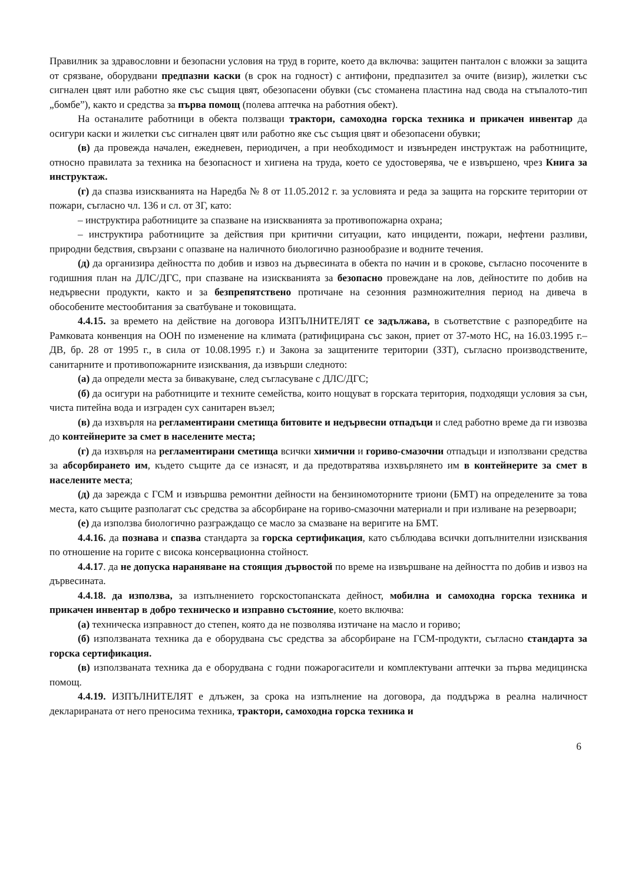Правилник за здравословни и безопасни условия на труд в горите, което да включва: защитен панталон с вложки за защита от срязване, оборудвани предпазни каски (в срок на годност) с антифони, предпазител за очите (визир), жилетки със сигнален цвят или работно яке със същия цвят, обезопасени обувки (със стоманена пластина над свода на стъпалото-тип „бомбе”), както и средства за първа помощ (полева аптечка на работния обект).
На останалите работници в обекта ползващи трактори, самоходна горска техника и прикачен инвентар да осигури каски и жилетки със сигнален цвят или работно яке със същия цвят и обезопасени обувки;
(в) да провежда начален, ежедневен, периодичен, а при необходимост и извънреден инструктаж на работниците, относно правилата за техника на безопасност и хигиена на труда, което се удостоверява, че е извършено, чрез Книга за инструктаж.
(г) да спазва изискванията на Наредба № 8 от 11.05.2012 г. за условията и реда за защита на горските територии от пожари, съгласно чл. 136 и сл. от ЗГ, като:
– инструктира работниците за спазване на изискванията за противопожарна охрана;
– инструктира работниците за действия при критични ситуации, като инциденти, пожари, нефтени разливи, природни бедствия, свързани с опазване на наличното биологично разнообразие и водните течения.
(д) да организира дейността по добив и извоз на дървесината в обекта по начин и в срокове, съгласно посочените в годишния план на ДЛС/ДГС, при спазване на изискванията за безопасно провеждане на лов, дейностите по добив на недървесни продукти, както и за безпрепятствено протичане на сезонния размножителния период на дивеча в обособените местообитания за сватбуване и токовищата.
4.4.15. за времето на действие на договора ИЗПЪЛНИТЕЛЯТ се задължава, в съответствие с разпоредбите на Рамковата конвенция на ООН по изменение на климата (ратифицирана със закон, приет от 37-мото НС, на 16.03.1995 г.–ДВ, бр. 28 от 1995 г., в сила от 10.08.1995 г.) и Закона за защитените територии (ЗЗТ), съгласно производствените, санитарните и противопожарните изисквания, да извърши следното:
(а) да определи места за бивакуване, след съгласуване с ДЛС/ДГС;
(б) да осигури на работниците и техните семейства, които нощуват в горската територия, подходящи условия за сън, чиста питейна вода и изграден сух санитарен възел;
(в) да изхвърля на регламентирани сметища битовите и недървесни отпадъци и след работно време да ги извозва до контейнерите за смет в населените места;
(г) да изхвърля на регламентирани сметища всички химични и гориво-смазочни отпадъци и използвани средства за абсорбирането им, където същите да се изнасят, и да предотвратява изхвърлянето им в контейнерите за смет в населените места;
(д) да зарежда с ГСМ и извършва ремонтни дейности на бензиномоторните триони (БМТ) на определените за това места, като същите разполагат със средства за абсорбиране на гориво-смазочни материали и при изливане на резервоари;
(е) да използва биологично разграждащо се масло за смазване на веригите на БМТ.
4.4.16. да познава и спазва стандарта за горска сертификация, като съблюдава всички допълнителни изисквания по отношение на горите с висока консервационна стойност.
4.4.17. да не допуска нараняване на стоящия дървостой по време на извършване на дейността по добив и извоз на дървесината.
4.4.18. да използва, за изпълнението горскостопанската дейност, мобилна и самоходна горска техника и прикачен инвентар в добро техническо и изправно състояние, което включва:
(а) техническа изправност до степен, която да не позволява изтичане на масло и гориво;
(б) използваната техника да е оборудвана със средства за абсорбиране на ГСМ-продукти, съгласно стандарта за горска сертификация.
(в) използваната техника да е оборудвана с годни пожарогасители и комплектувани аптечки за първа медицинска помощ.
4.4.19. ИЗПЪЛНИТЕЛЯТ е длъжен, за срока на изпълнение на договора, да поддържа в реална наличност декларираната от него преносима техника, трактори, самоходна горска техника и
6